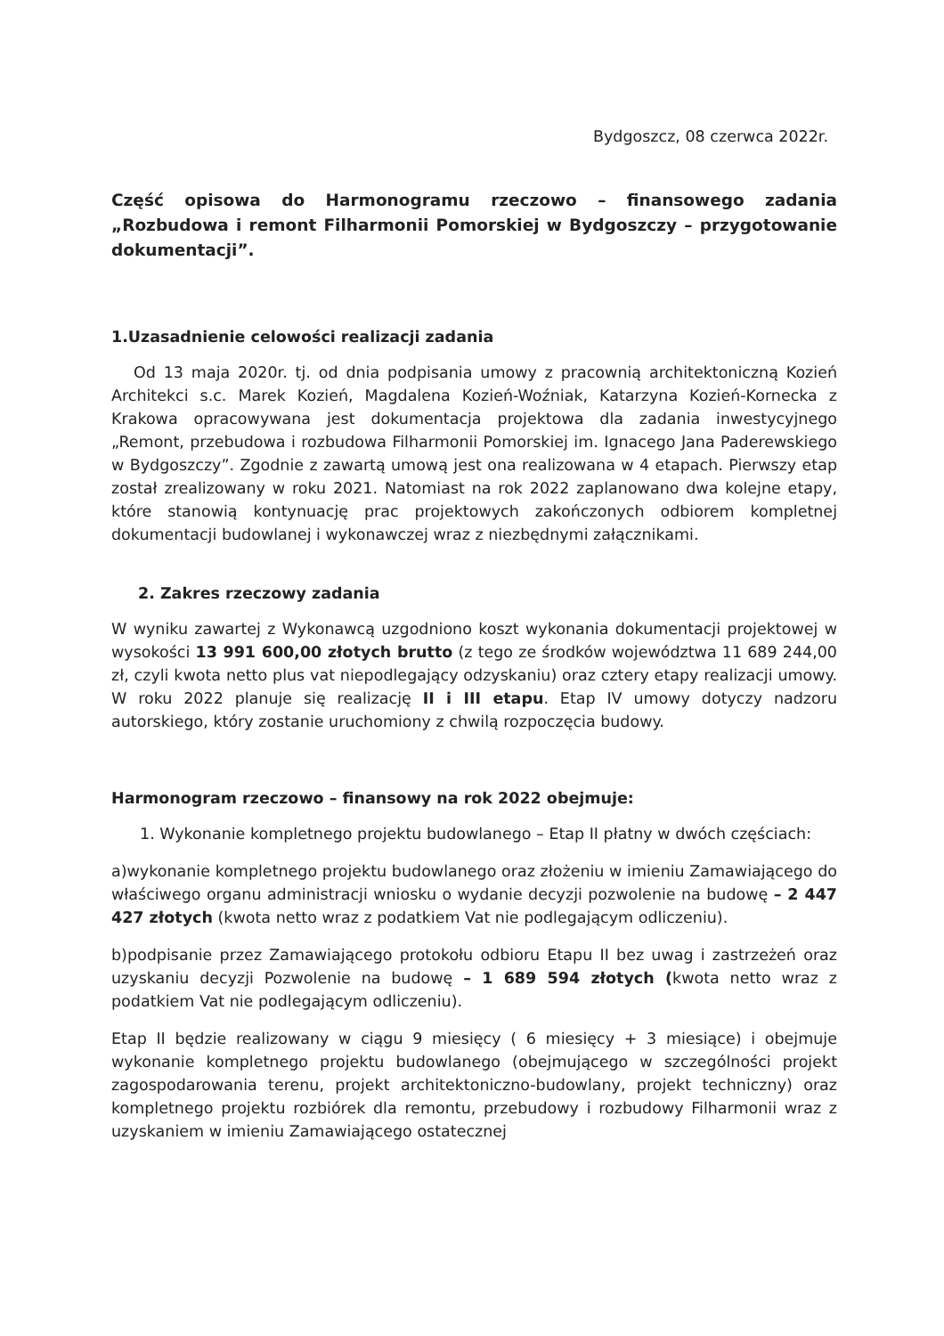Bydgoszcz, 08 czerwca 2022r.
Część opisowa do Harmonogramu rzeczowo – finansowego zadania „Rozbudowa i remont Filharmonii Pomorskiej w Bydgoszczy – przygotowanie dokumentacji”.
1.Uzasadnienie celowości realizacji zadania
Od 13 maja 2020r. tj. od dnia podpisania umowy z pracownią architektoniczną Kozień Architekci s.c. Marek Kozień, Magdalena Kozień-Woźniak, Katarzyna Kozień-Kornecka z Krakowa opracowywana jest dokumentacja projektowa dla zadania inwestycyjnego „Remont, przebudowa i rozbudowa Filharmonii Pomorskiej im. Ignacego Jana Paderewskiego w Bydgoszczy”. Zgodnie z zawartą umową jest ona realizowana w 4 etapach. Pierwszy etap został zrealizowany w roku 2021. Natomiast na rok 2022 zaplanowano dwa kolejne etapy, które stanowią kontynuację prac projektowych zakończonych odbiorem kompletnej dokumentacji budowlanej i wykonawczej wraz z niezbędnymi załącznikami.
2. Zakres rzeczowy zadania
W wyniku zawartej z Wykonawcą uzgodniono koszt wykonania dokumentacji projektowej w wysokości 13 991 600,00 złotych brutto (z tego ze środków województwa 11 689 244,00 zł, czyli kwota netto plus vat niepodlegający odzyskaniu) oraz cztery etapy realizacji umowy. W roku 2022 planuje się realizację II i III etapu. Etap IV umowy dotyczy nadzoru autorskiego, który zostanie uruchomiony z chwilą rozpoczęcia budowy.
Harmonogram rzeczowo – finansowy na rok 2022 obejmuje:
1. Wykonanie kompletnego projektu budowlanego – Etap II płatny w dwóch częściach:
a)wykonanie kompletnego projektu budowlanego oraz złożeniu w imieniu Zamawiającego do właściwego organu administracji wniosku o wydanie decyzji pozwolenie na budowę – 2 447 427 złotych (kwota netto wraz z podatkiem Vat nie podlegającym odliczeniu).
b)podpisanie przez Zamawiającego protokołu odbioru Etapu II bez uwag i zastrzeżeń oraz uzyskaniu decyzji Pozwolenie na budowę – 1 689 594 złotych (kwota netto wraz z podatkiem Vat nie podlegającym odliczeniu).
Etap II będzie realizowany w ciągu 9 miesięcy ( 6 miesięcy + 3 miesiące) i obejmuje wykonanie kompletnego projektu budowlanego (obejmującego w szczególności projekt zagospodarowania terenu, projekt architektoniczno-budowlany, projekt techniczny) oraz kompletnego projektu rozbiórek dla remontu, przebudowy i rozbudowy Filharmonii wraz z uzyskaniem w imieniu Zamawiającego ostatecznej